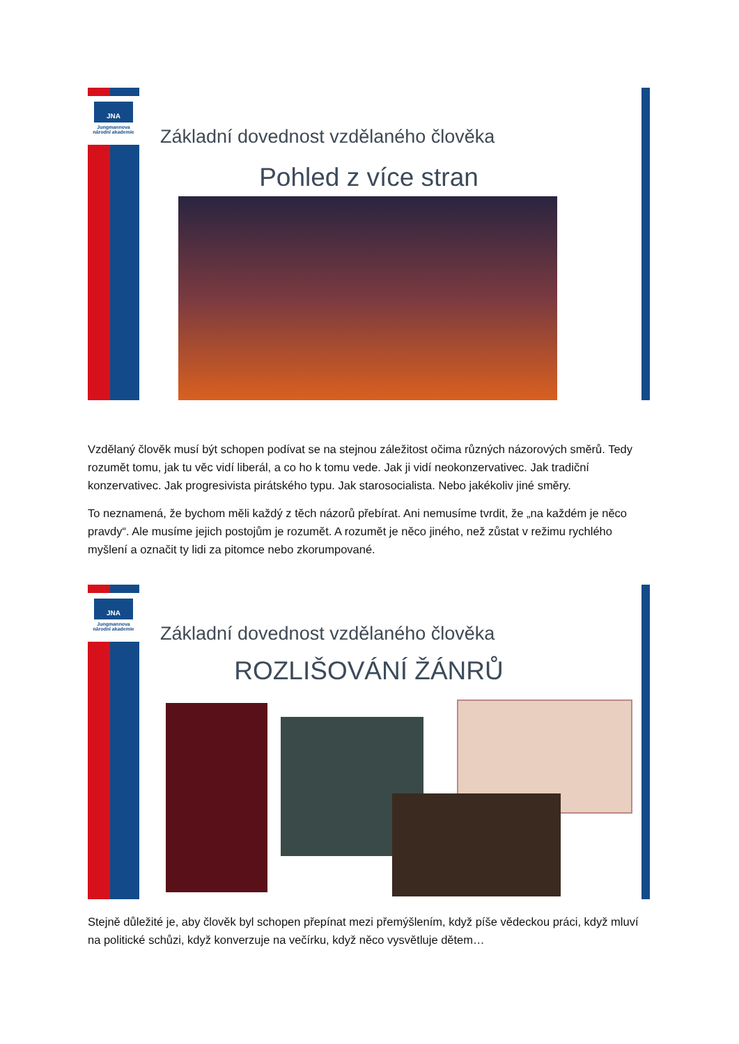JNA
Jungmannova
národní akademie
Základní dovednost vzdělaného člověka
Pohled z více stran
Vzdělaný člověk musí být schopen podívat se na stejnou záležitost očima různých názorových směrů. Tedy rozumět tomu, jak tu věc vidí liberál, a co ho k tomu vede. Jak ji vidí neokonzervativec. Jak tradiční konzervativec. Jak progresivista pirátského typu. Jak starosocialista. Nebo jakékoliv jiné směry.
To neznamená, že bychom měli každý z těch názorů přebírat. Ani nemusíme tvrdit, že „na každém je něco pravdy“. Ale musíme jejich postojům je rozumět. A rozumět je něco jiného, než zůstat v režimu rychlého myšlení a označit ty lidi za pitomce nebo zkorumpované.
JNA
Jungmannova
národní akademie
Základní dovednost vzdělaného člověka
ROZLIŠOVÁNÍ ŽÁNRŮ
Stejně důležité je, aby člověk byl schopen přepínat mezi přemýšlením, když píše vědeckou práci, když mluví na politické schůzi, když konverzuje na večírku, když něco vysvětluje dětem…